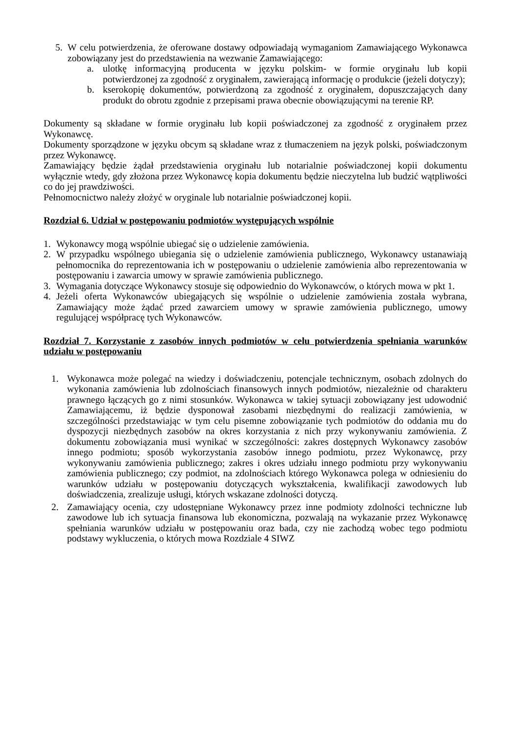5. W celu potwierdzenia, że oferowane dostawy odpowiadają wymaganiom Zamawiającego Wykonawca zobowiązany jest do przedstawienia na wezwanie Zamawiającego:
a. ulotkę informacyjną producenta w języku polskim- w formie oryginału lub kopii potwierdzonej za zgodność z oryginałem, zawierającą informację o produkcie (jeżeli dotyczy);
b. kserokopię dokumentów, potwierdzoną za zgodność z oryginałem, dopuszczających dany produkt do obrotu zgodnie z przepisami prawa obecnie obowiązującymi na terenie RP.
Dokumenty są składane w formie oryginału lub kopii poświadczonej za zgodność z oryginałem przez Wykonawcę.
Dokumenty sporządzone w języku obcym są składane wraz z tłumaczeniem na język polski, poświadczonym przez Wykonawcę.
Zamawiający będzie żądał przedstawienia oryginału lub notarialnie poświadczonej kopii dokumentu wyłącznie wtedy, gdy złożona przez Wykonawcę kopia dokumentu będzie nieczytelna lub budzić wątpliwości co do jej prawdziwości.
Pełnomocnictwo należy złożyć w oryginale lub notarialnie poświadczonej kopii.
Rozdział 6. Udział w postępowaniu podmiotów występujących wspólnie
1. Wykonawcy mogą wspólnie ubiegać się o udzielenie zamówienia.
2. W przypadku wspólnego ubiegania się o udzielenie zamówienia publicznego, Wykonawcy ustanawiają pełnomocnika do reprezentowania ich w postępowaniu o udzielenie zamówienia albo reprezentowania w postępowaniu i zawarcia umowy w sprawie zamówienia publicznego.
3. Wymagania dotyczące Wykonawcy stosuje się odpowiednio do Wykonawców, o których mowa w pkt 1.
4. Jeżeli oferta Wykonawców ubiegających się wspólnie o udzielenie zamówienia została wybrana, Zamawiający może żądać przed zawarciem umowy w sprawie zamówienia publicznego, umowy regulującej współpracę tych Wykonawców.
Rozdział 7. Korzystanie z zasobów innych podmiotów w celu potwierdzenia spełniania warunków udziału w postępowaniu
1. Wykonawca może polegać na wiedzy i doświadczeniu, potencjale technicznym, osobach zdolnych do wykonania zamówienia lub zdolnościach finansowych innych podmiotów, niezależnie od charakteru prawnego łączących go z nimi stosunków. Wykonawca w takiej sytuacji zobowiązany jest udowodnić Zamawiającemu, iż będzie dysponował zasobami niezbędnymi do realizacji zamówienia, w szczególności przedstawiając w tym celu pisemne zobowiązanie tych podmiotów do oddania mu do dyspozycji niezbędnych zasobów na okres korzystania z nich przy wykonywaniu zamówienia. Z dokumentu zobowiązania musi wynikać w szczególności: zakres dostępnych Wykonawcy zasobów innego podmiotu; sposób wykorzystania zasobów innego podmiotu, przez Wykonawcę, przy wykonywaniu zamówienia publicznego; zakres i okres udziału innego podmiotu przy wykonywaniu zamówienia publicznego; czy podmiot, na zdolnościach którego Wykonawca polega w odniesieniu do warunków udziału w postępowaniu dotyczących wykształcenia, kwalifikacji zawodowych lub doświadczenia, zrealizuje usługi, których wskazane zdolności dotyczą.
2. Zamawiający ocenia, czy udostępniane Wykonawcy przez inne podmioty zdolności techniczne lub zawodowe lub ich sytuacja finansowa lub ekonomiczna, pozwalają na wykazanie przez Wykonawcę spełniania warunków udziału w postępowaniu oraz bada, czy nie zachodzą wobec tego podmiotu podstawy wykluczenia, o których mowa Rozdziale 4 SIWZ